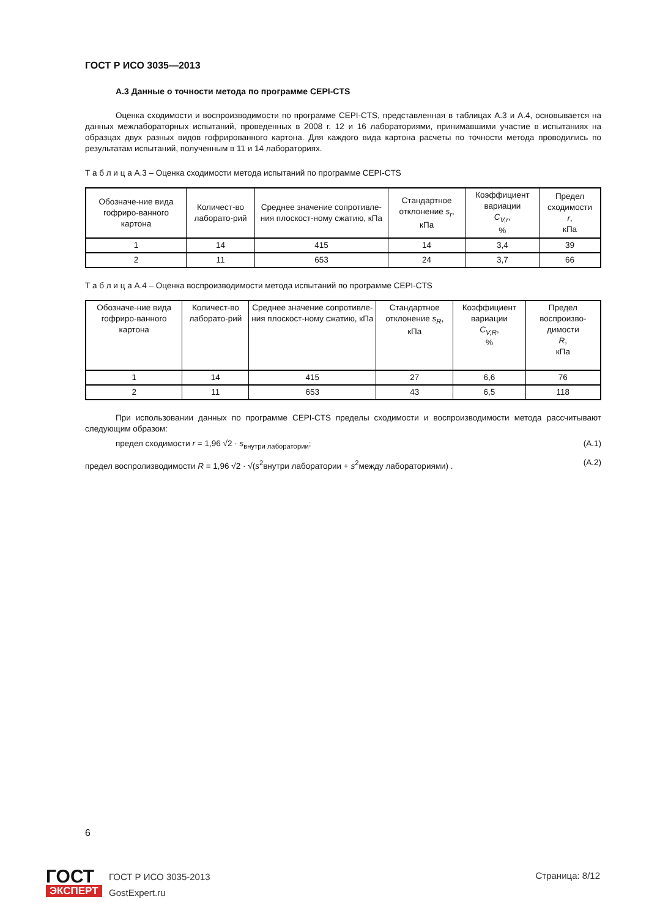ГОСТ Р ИСО 3035—2013
А.3 Данные о точности метода по программе CEPI-CTS
Оценка сходимости и воспроизводимости по программе CEPI-CTS, представленная в таблицах А.3 и А.4, основывается на данных межлабораторных испытаний, проведенных в 2008 г. 12 и 16 лабораториями, принимавшими участие в испытаниях на образцах двух разных видов гофрированного картона. Для каждого вида картона расчеты по точности метода проводились по результатам испытаний, полученным в 11 и 14 лабораториях.
Т а б л и ц а А.3 – Оценка сходимости метода испытаний по программе CEPI-CTS
| Обозначе-ние вида гофриро-ванного картона | Количест-во лаборато-рий | Среднее значение сопротивле-ния плоскост-ному сжатию, кПа | Стандартное отклонение s<sub>r</sub> , кПа | Коэффициент вариации C<sub>V,r</sub> , % | Предел сходимости r , кПа |
| --- | --- | --- | --- | --- | --- |
| 1 | 14 | 415 | 14 | 3,4 | 39 |
| 2 | 11 | 653 | 24 | 3,7 | 66 |
Т а б л и ц а А.4 – Оценка воспроизводимости метода испытаний по программе CEPI-CTS
| Обозначе-ние вида гофриро-ванного картона | Количест-во лаборато-рий | Среднее значение сопротивле-ния плоскост-ному сжатию, кПа | Стандартное отклонение s<sub>R</sub> , кПа | Коэффициент вариации C<sub>V,R</sub> , % | Предел воспроизво-димости R , кПа |
| --- | --- | --- | --- | --- | --- |
| 1 | 14 | 415 | 27 | 6,6 | 76 |
| 2 | 11 | 653 | 43 | 6,5 | 118 |
При использовании данных по программе CEPI-CTS пределы сходимости и воспроизводимости метода рассчитывают следующим образом:
предел сходимости r = 1,96 √2 · s<sub>внутри лаборатории</sub>; (А.1)
предел воспролизводимости R = 1,96 √2 · √(s<sup>2</sup>внутри лаборатории + s<sup>2</sup>между лабораториями) . (А.2)
6
ГОСТ
ЭКСПЕРТ
ГОСТ Р ИСО 3035-2013
GostExpert.ru
Страница: 8/12